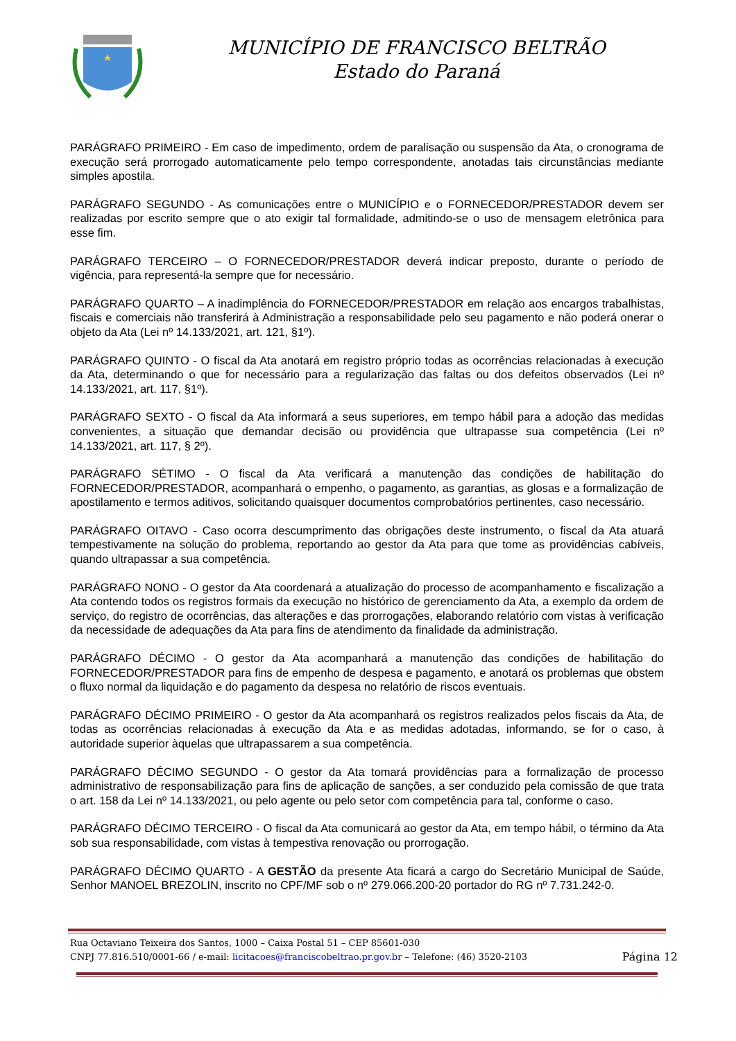MUNICÍPIO DE FRANCISCO BELTRÃO
Estado do Paraná
PARÁGRAFO PRIMEIRO - Em caso de impedimento, ordem de paralisação ou suspensão da Ata, o cronograma de execução será prorrogado automaticamente pelo tempo correspondente, anotadas tais circunstâncias mediante simples apostila.
PARÁGRAFO SEGUNDO - As comunicações entre o MUNICÍPIO e o FORNECEDOR/PRESTADOR devem ser realizadas por escrito sempre que o ato exigir tal formalidade, admitindo-se o uso de mensagem eletrônica para esse fim.
PARÁGRAFO TERCEIRO – O FORNECEDOR/PRESTADOR deverá indicar preposto, durante o período de vigência, para representá-la sempre que for necessário.
PARÁGRAFO QUARTO – A inadimplência do FORNECEDOR/PRESTADOR em relação aos encargos trabalhistas, fiscais e comerciais não transferirá à Administração a responsabilidade pelo seu pagamento e não poderá onerar o objeto da Ata (Lei nº 14.133/2021, art. 121, §1º).
PARÁGRAFO QUINTO - O fiscal da Ata anotará em registro próprio todas as ocorrências relacionadas à execução da Ata, determinando o que for necessário para a regularização das faltas ou dos defeitos observados (Lei nº 14.133/2021, art. 117, §1º).
PARÁGRAFO SEXTO - O fiscal da Ata informará a seus superiores, em tempo hábil para a adoção das medidas convenientes, a situação que demandar decisão ou providência que ultrapasse sua competência (Lei nº 14.133/2021, art. 117, § 2º).
PARÁGRAFO SÉTIMO - O fiscal da Ata verificará a manutenção das condições de habilitação do FORNECEDOR/PRESTADOR, acompanhará o empenho, o pagamento, as garantias, as glosas e a formalização de apostilamento e termos aditivos, solicitando quaisquer documentos comprobatórios pertinentes, caso necessário.
PARÁGRAFO OITAVO - Caso ocorra descumprimento das obrigações deste instrumento, o fiscal da Ata atuará tempestivamente na solução do problema, reportando ao gestor da Ata para que tome as providências cabíveis, quando ultrapassar a sua competência.
PARÁGRAFO NONO - O gestor da Ata coordenará a atualização do processo de acompanhamento e fiscalização a Ata contendo todos os registros formais da execução no histórico de gerenciamento da Ata, a exemplo da ordem de serviço, do registro de ocorrências, das alterações e das prorrogações, elaborando relatório com vistas à verificação da necessidade de adequações da Ata para fins de atendimento da finalidade da administração.
PARÁGRAFO DÉCIMO - O gestor da Ata acompanhará a manutenção das condições de habilitação do FORNECEDOR/PRESTADOR para fins de empenho de despesa e pagamento, e anotará os problemas que obstem o fluxo normal da liquidação e do pagamento da despesa no relatório de riscos eventuais.
PARÁGRAFO DÉCIMO PRIMEIRO - O gestor da Ata acompanhará os registros realizados pelos fiscais da Ata, de todas as ocorrências relacionadas à execução da Ata e as medidas adotadas, informando, se for o caso, à autoridade superior àquelas que ultrapassarem a sua competência.
PARÁGRAFO DÉCIMO SEGUNDO - O gestor da Ata tomará providências para a formalização de processo administrativo de responsabilização para fins de aplicação de sanções, a ser conduzido pela comissão de que trata o art. 158 da Lei nº 14.133/2021, ou pelo agente ou pelo setor com competência para tal, conforme o caso.
PARÁGRAFO DÉCIMO TERCEIRO - O fiscal da Ata comunicará ao gestor da Ata, em tempo hábil, o término da Ata sob sua responsabilidade, com vistas à tempestiva renovação ou prorrogação.
PARÁGRAFO DÉCIMO QUARTO - A GESTÃO da presente Ata ficará a cargo do Secretário Municipal de Saúde, Senhor MANOEL BREZOLIN, inscrito no CPF/MF sob o nº 279.066.200-20 portador do RG nº 7.731.242-0.
Rua Octaviano Teixeira dos Santos, 1000 – Caixa Postal 51 – CEP 85601-030
CNPJ 77.816.510/0001-66 / e-mail: licitacoes@franciscobeltrao.pr.gov.br – Telefone: (46) 3520-2103
Página 12